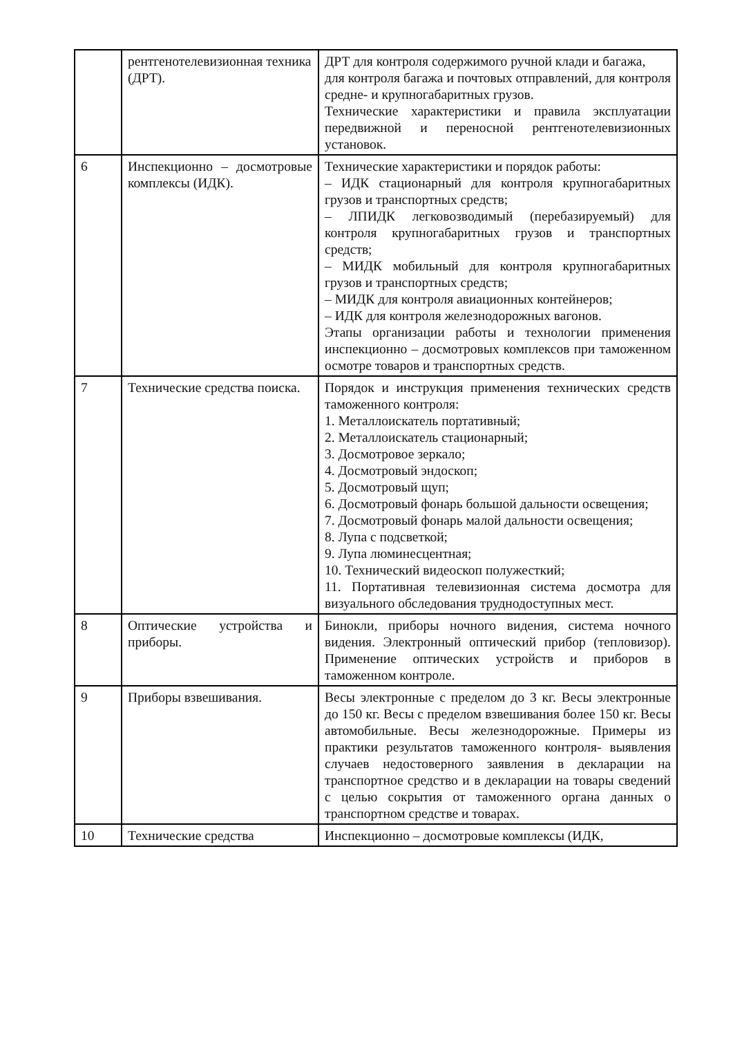| | рентгенотелевизионная техника (ДРТ). | ДРТ для контроля содержимого ручной клади и багажа, для контроля багажа и почтовых отправлений, для контроля средне- и крупногабаритных грузов. Технические характеристики и правила эксплуатации передвижной и переносной рентгенотелевизионных установок. |
| 6 | Инспекционно – досмотровые комплексы (ИДК). | Технические характеристики и порядок работы: – ИДК стационарный для контроля крупногабаритных грузов и транспортных средств; – ЛПИДК легковозводимый (перебазируемый) для контроля крупногабаритных грузов и транспортных средств; – МИДК мобильный для контроля крупногабаритных грузов и транспортных средств; – МИДК для контроля авиационных контейнеров; – ИДК для контроля железнодорожных вагонов. Этапы организации работы и технологии применения инспекционно – досмотровых комплексов при таможенном осмотре товаров и транспортных средств. |
| 7 | Технические средства поиска. | Порядок и инструкция применения технических средств таможенного контроля: 1. Металлоискатель портативный; 2. Металлоискатель стационарный; 3. Досмотровое зеркало; 4. Досмотровый эндоскоп; 5. Досмотровый щуп; 6. Досмотровый фонарь большой дальности освещения; 7. Досмотровый фонарь малой дальности освещения; 8. Лупа с подсветкой; 9. Лупа люминесцентная; 10. Технический видеоскоп полужесткий; 11. Портативная телевизионная система досмотра для визуального обследования труднодоступных мест. |
| 8 | Оптические устройства и приборы. | Бинокли, приборы ночного видения, система ночного видения. Электронный оптический прибор (тепловизор). Применение оптических устройств и приборов в таможенном контроле. |
| 9 | Приборы взвешивания. | Весы электронные с пределом до 3 кг. Весы электронные до 150 кг. Весы с пределом взвешивания более 150 кг. Весы автомобильные. Весы железнодорожные. Примеры из практики результатов таможенного контроля- выявления случаев недостоверного заявления в декларации на транспортное средство и в декларации на товары сведений с целью сокрытия от таможенного органа данных о транспортном средстве и товарах. |
| 10 | Технические средства | Инспекционно – досмотровые комплексы (ИДК, |